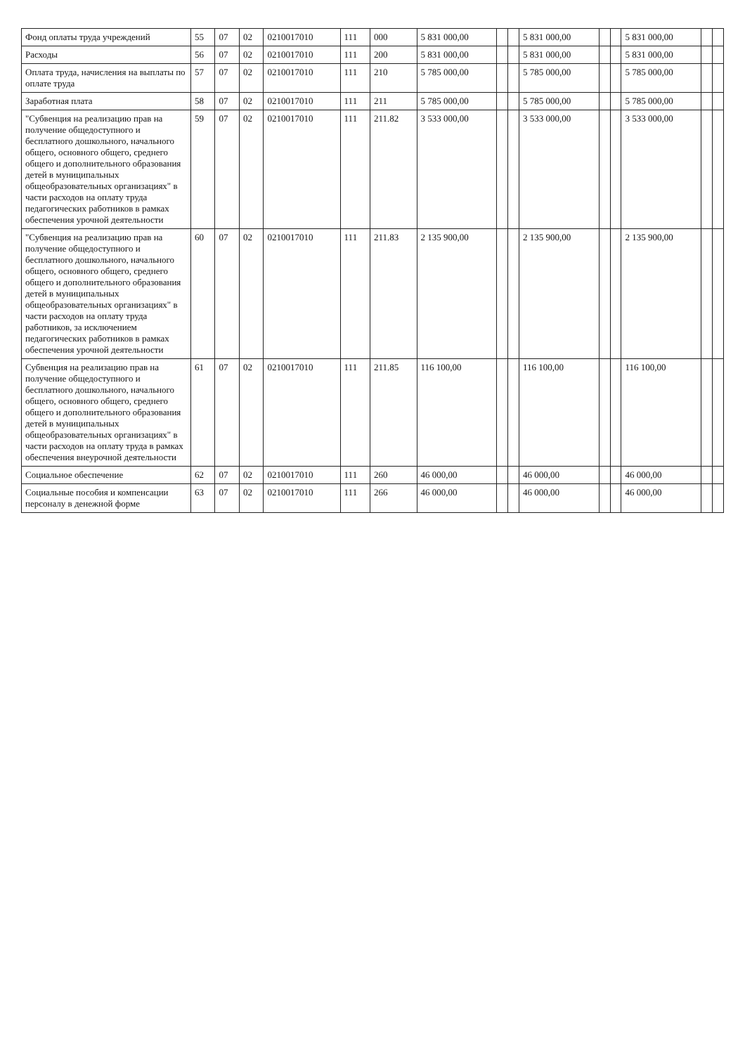| Фонд оплаты труда учреждений | 55 | 07 | 02 | 0210017010 | 111 | 000 | 5 831 000,00 | | | 5 831 000,00 | | | 5 831 000,00 | | |
| Расходы | 56 | 07 | 02 | 0210017010 | 111 | 200 | 5 831 000,00 | | | 5 831 000,00 | | | 5 831 000,00 | | |
| Оплата труда, начисления на выплаты по оплате труда | 57 | 07 | 02 | 0210017010 | 111 | 210 | 5 785 000,00 | | | 5 785 000,00 | | | 5 785 000,00 | | |
| Заработная плата | 58 | 07 | 02 | 0210017010 | 111 | 211 | 5 785 000,00 | | | 5 785 000,00 | | | 5 785 000,00 | | |
| "Субвенция на реализацию прав на получение общедоступного и бесплатного дошкольного, начального общего, основного общего, среднего общего и дополнительного образования детей в муниципальных общеобразовательных организациях" в части расходов на оплату труда педагогических работников в рамках обеспечения урочной деятельности | 59 | 07 | 02 | 0210017010 | 111 | 211.82 | 3 533 000,00 | | | 3 533 000,00 | | | 3 533 000,00 | | |
| "Субвенция на реализацию прав на получение общедоступного и бесплатного дошкольного, начального общего, основного общего, среднего общего и дополнительного образования детей в муниципальных общеобразовательных организациях" в части расходов на оплату труда работников, за исключением педагогических работников в рамках обеспечения урочной деятельности | 60 | 07 | 02 | 0210017010 | 111 | 211.83 | 2 135 900,00 | | | 2 135 900,00 | | | 2 135 900,00 | | |
| Субвенция на реализацию прав на получение общедоступного и бесплатного дошкольного, начального общего, основного общего, среднего общего и дополнительного образования детей в муниципальных общеобразовательных организациях" в части расходов на оплату труда в рамках обеспечения внеурочной деятельности | 61 | 07 | 02 | 0210017010 | 111 | 211.85 | 116 100,00 | | | 116 100,00 | | | 116 100,00 | | |
| Социальное обеспечение | 62 | 07 | 02 | 0210017010 | 111 | 260 | 46 000,00 | | | 46 000,00 | | | 46 000,00 | | |
| Социальные пособия и компенсации персоналу в денежной форме | 63 | 07 | 02 | 0210017010 | 111 | 266 | 46 000,00 | | | 46 000,00 | | | 46 000,00 | | |